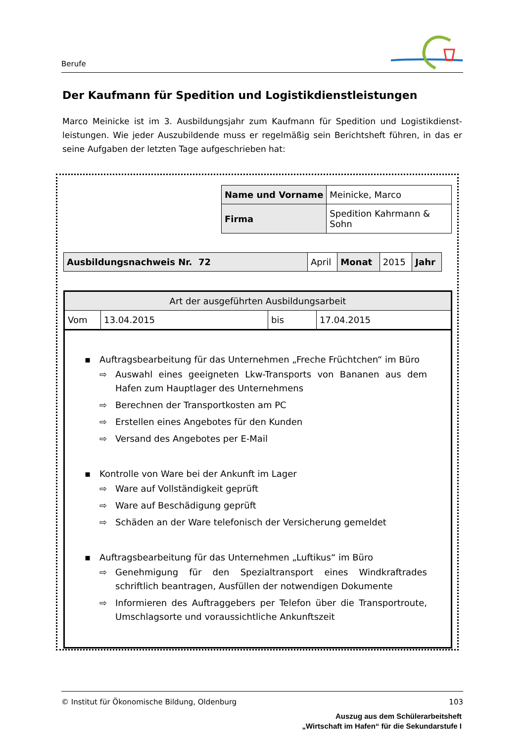Berufe
Der Kaufmann für Spedition und Logistikdienstleistungen
Marco Meinicke ist im 3. Ausbildungsjahr zum Kaufmann für Spedition und Logistikdienst-leistungen. Wie jeder Auszubildende muss er regelmäßig sein Berichtsheft führen, in das er seine Aufgaben der letzten Tage aufgeschrieben hat:
| Name und Vorname | Meinicke, Marco |
| Firma | Spedition Kahrmann & Sohn |
| Ausbildungsnachweis Nr. 72 | April | Monat | 2015 | Jahr |
| Art der ausgeführten Ausbildungsarbeit | | | |
| Vom | 13.04.2015 | bis | 17.04.2015 |
| ▪ Auftragsbearbeitung für das Unternehmen „Freche Früchtchen“ im Büro ⇨ Auswahl eines geeigneten Lkw-Transports von Bananen aus dem Hafen zum Hauptlager des Unternehmens ⇨ Berechnen der Transportkosten am PC ⇨ Erstellen eines Angebotes für den Kunden ⇨ Versand des Angebotes per E-Mail ▪ Kontrolle von Ware bei der Ankunft im Lager ⇨ Ware auf Vollständigkeit geprüft ⇨ Ware auf Beschädigung geprüft ⇨ Schäden an der Ware telefonisch der Versicherung gemeldet ▪ Auftragsbearbeitung für das Unternehmen „Luftikus“ im Büro ⇨ Genehmigung für den Spezialtransport eines Windkraftrades schriftlich beantragen, Ausfüllen der notwendigen Dokumente ⇨ Informieren des Auftraggebers per Telefon über die Transportroute, Umschlagsorte und voraussichtliche Ankunftszeit | | | |
© Institut für Ökonomische Bildung, Oldenburg 103
Auszug aus dem Schülerarbeitsheft
„Wirtschaft im Hafen“ für die Sekundarstufe I